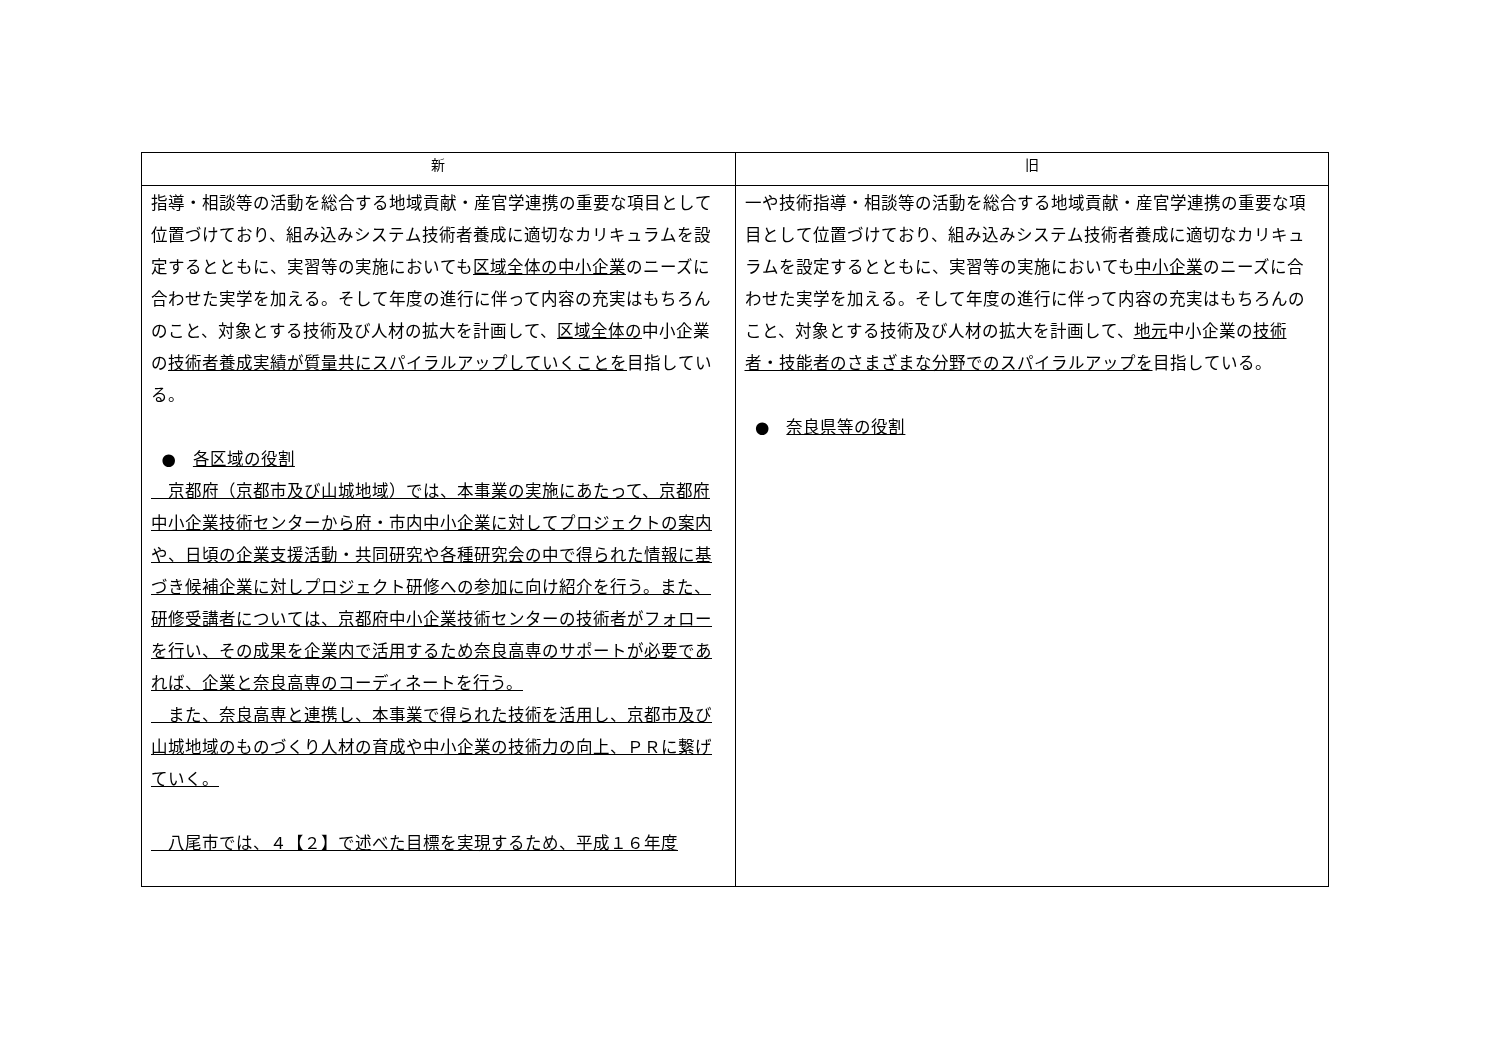| 新 | 旧 |
| --- | --- |
| 指導・相談等の活動を総合する地域貢献・産官学連携の重要な項目として位置づけており、組み込みシステム技術者養成に適切なカリキュラムを設定するとともに、実習等の実施においても 区域全体の中小企業 のニーズに合わせた実学を加える。そして年度の進行に伴って内容の充実はもちろんのこと、対象とする技術及び人材の拡大を計画して、 区域全体の 中小企業の 技術者養成実績が質量共にスパイラルアップしていくことを 目指している。 ● 各区域の役割 京都府（京都市及び山城地域）では、本事業の実施にあたって、京都府中小企業技術センターから府・市内中小企業に対してプロジェクトの案内や、日頃の企業支援活動・共同研究や各種研究会の中で得られた情報に基づき候補企業に対しプロジェクト研修への参加に向け紹介を行う。また、研修受講者については、京都府中小企業技術センターの技術者がフォローを行い、その成果を企業内で活用するため奈良高専のサポートが必要であれば、企業と奈良高専のコーディネートを行う。 また、奈良高専と連携し、本事業で得られた技術を活用し、京都市及び山城地域のものづくり人材の育成や中小企業の技術力の向上、ＰＲに繋げていく。 八尾市では、４【２】で述べた目標を実現するため、平成１６年度 | 一や技術指導・相談等の活動を総合する地域貢献・産官学連携の重要な項目として位置づけており、組み込みシステム技術者養成に適切なカリキュラムを設定するとともに、実習等の実施においても 中小企業 のニーズに合わせた実学を加える。そして年度の進行に伴って内容の充実はもちろんのこと、対象とする技術及び人材の拡大を計画して、 地元 中小企業の 技術者・技能者のさまざまな分野でのスパイラルアップを 目指している。 ● 奈良県等の役割 |